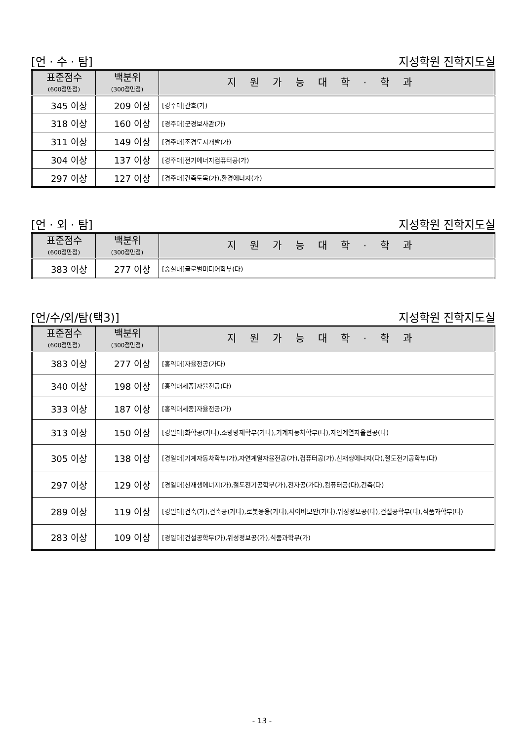[언 · 수 · 탐] 지성학원 진학지도실
| 표준점수 (600점만점) | 백분위 (300점만점) | 지원가능대학·학과 |
| --- | --- | --- |
| 345 이상 | 209 이상 | [경주대]간호(가) |
| 318 이상 | 160 이상 | [경주대]군경보사관(가) |
| 311 이상 | 149 이상 | [경주대]조경도시개발(가) |
| 304 이상 | 137 이상 | [경주대]전기에너지컴퓨터공(가) |
| 297 이상 | 127 이상 | [경주대]건축토목(가),환경에너지(가) |
[언 · 외 · 탐] 지성학원 진학지도실
| 표준점수 (600점만점) | 백분위 (300점만점) | 지원가능대학·학과 |
| --- | --- | --- |
| 383 이상 | 277 이상 | [숭실대]글로벌미디어학부(다) |
[언/수/외/탐(택3)] 지성학원 진학지도실
| 표준점수 (600점만점) | 백분위 (300점만점) | 지원가능대학·학과 |
| --- | --- | --- |
| 383 이상 | 277 이상 | [홍익대]자율전공(가다) |
| 340 이상 | 198 이상 | [홍익대세종]자율전공(다) |
| 333 이상 | 187 이상 | [홍익대세종]자율전공(가) |
| 313 이상 | 150 이상 | [경일대]화학공(가다),소방방재학부(가다),기계자동차학부(다),자연계열자율전공(다) |
| 305 이상 | 138 이상 | [경일대]기계자동차학부(가),자연계열자율전공(가),컴퓨터공(가),신재생에너지(다),철도전기공학부(다) |
| 297 이상 | 129 이상 | [경일대]신재생에너지(가),철도전기공학부(가),전자공(가다),컴퓨터공(다),건축(다) |
| 289 이상 | 119 이상 | [경일대]건축(가),건축공(가다),로봇응용(가다),사이버보안(가다),위성정보공(다),건설공학부(다),식품과학부(다) |
| 283 이상 | 109 이상 | [경일대]건설공학부(가),위성정보공(가),식품과학부(가) |
- 13 -